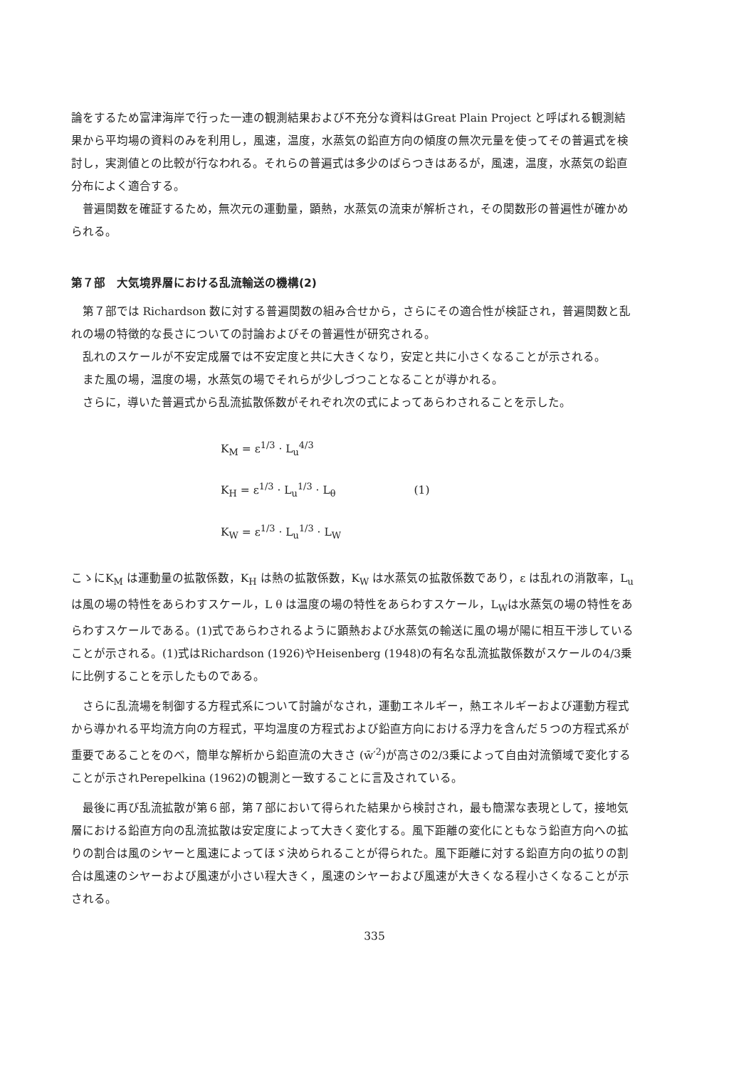論をするため富津海岸で行った一連の観測結果および不充分な資料はGreat Plain Project と呼ばれる観測結果から平均場の資料のみを利用し，風速，温度，水蒸気の鉛直方向の傾度の無次元量を使ってその普遍式を検討し，実測値との比較が行なわれる。それらの普遍式は多少のばらつきはあるが，風速，温度，水蒸気の鉛直分布によく適合する。
普遍関数を確証するため，無次元の運動量，顕熱，水蒸気の流束が解析され，その関数形の普遍性が確かめられる。
第７部　大気境界層における乱流輸送の機構(2)
第７部では Richardson 数に対する普遍関数の組み合せから，さらにその適合性が検証され，普遍関数と乱れの場の特徴的な長さについての討論およびその普遍性が研究される。
乱れのスケールが不安定成層では不安定度と共に大きくなり，安定と共に小さくなることが示される。
また風の場，温度の場，水蒸気の場でそれらが少しづつことなることが導かれる。
さらに，導いた普遍式から乱流拡散係数がそれぞれ次の式によってあらわされることを示した。
K<sub>M</sub> = ε<sup>1/3</sup> · L<sub>u</sub><sup>4/3</sup>
K<sub>H</sub> = ε<sup>1/3</sup> · L<sub>u</sub><sup>1/3</sup> · L<sub>θ</sub> (1)
K<sub>W</sub> = ε<sup>1/3</sup> · L<sub>u</sub><sup>1/3</sup> · L<sub>W</sub>
こゝにK<sub>M</sub> は運動量の拡散係数，K<sub>H</sub> は熱の拡散係数，K<sub>W</sub> は水蒸気の拡散係数であり，ε は乱れの消散率，L<sub>u</sub> は風の場の特性をあらわすスケール，L θ は温度の場の特性をあらわすスケール，L<sub>W</sub>は水蒸気の場の特性をあらわすスケールである。(1)式であらわされるように顕熱および水蒸気の輸送に風の場が陽に相互干渉していることが示される。(1)式はRichardson (1926)やHeisenberg (1948)の有名な乱流拡散係数がスケールの4/3乗に比例することを示したものである。
さらに乱流場を制御する方程式系について討論がなされ，運動エネルギー，熱エネルギーおよび運動方程式から導かれる平均流方向の方程式，平均温度の方程式および鉛直方向における浮力を含んだ５つの方程式系が重要であることをのべ，簡単な解析から鉛直流の大きさ (w̄′<sup>2</sup>)が高さの2/3乗によって自由対流領域で変化することが示されPerepelkina (1962)の観測と一致することに言及されている。
最後に再び乱流拡散が第６部，第７部において得られた結果から検討され，最も簡潔な表現として，接地気層における鉛直方向の乱流拡散は安定度によって大きく変化する。風下距離の変化にともなう鉛直方向への拡りの割合は風のシヤーと風速によってほゞ決められることが得られた。風下距離に対する鉛直方向の拡りの割合は風速のシヤーおよび風速が小さい程大きく，風速のシヤーおよび風速が大きくなる程小さくなることが示される。
335